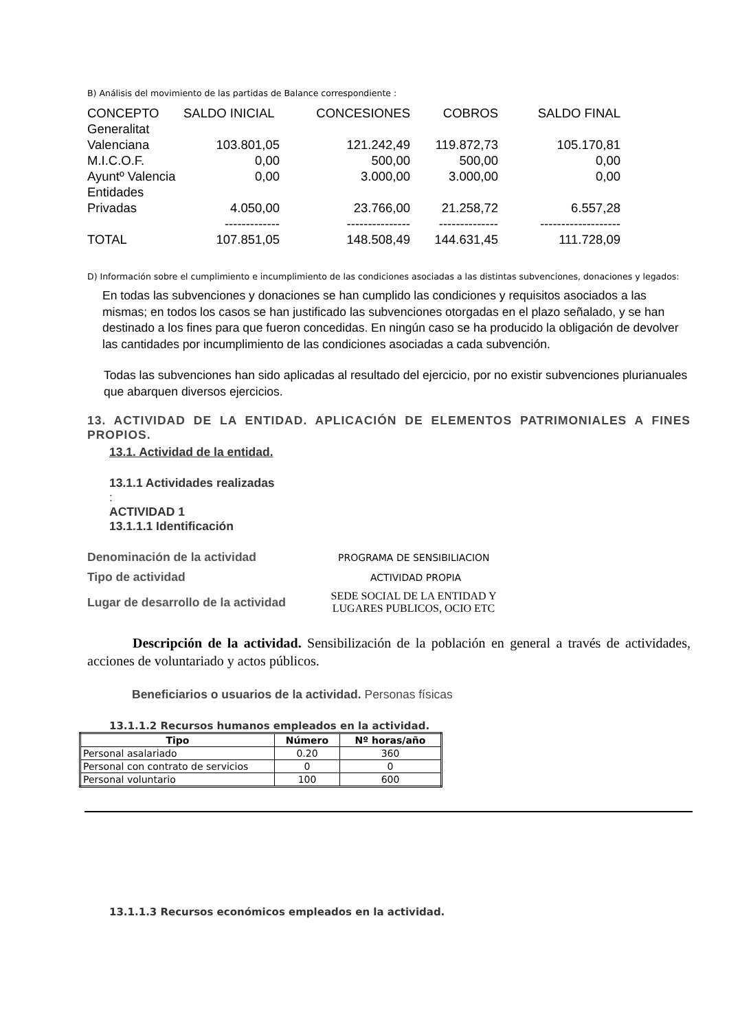B) Análisis del movimiento de las partidas de Balance correspondiente :
| CONCEPTO | SALDO INICIAL | CONCESIONES | COBROS | SALDO FINAL |
| Generalitat Valenciana | 103.801,05 | 121.242,49 | 119.872,73 | 105.170,81 |
| M.I.C.O.F. | 0,00 | 500,00 | 500,00 | 0,00 |
| Ayuntº Valencia | 0,00 | 3.000,00 | 3.000,00 | 0,00 |
| Entidades Privadas | 4.050,00 | 23.766,00 | 21.258,72 | 6.557,28 |
| | ------------- | --------------- | -------------- | ------------------- |
| TOTAL | 107.851,05 | 148.508,49 | 144.631,45 | 111.728,09 |
D) Información sobre el cumplimiento e incumplimiento de las condiciones asociadas a las distintas subvenciones, donaciones y legados:
En todas las subvenciones y donaciones se han cumplido las condiciones y requisitos asociados a las mismas; en todos los casos se han justificado las subvenciones otorgadas en el plazo señalado, y se han destinado a los fines para que fueron concedidas. En ningún caso se ha producido la obligación de devolver las cantidades por incumplimiento de las condiciones asociadas a cada subvención.
Todas las subvenciones han sido aplicadas al resultado del ejercicio, por no existir subvenciones plurianuales que abarquen diversos ejercicios.
13. ACTIVIDAD DE LA ENTIDAD. APLICACIÓN DE ELEMENTOS PATRIMONIALES A FINES PROPIOS.
13.1. Actividad de la entidad.
13.1.1 Actividades realizadas
:
ACTIVIDAD 1
13.1.1.1 Identificación
| Denominación de la actividad | PROGRAMA DE SENSIBILIACION |
| Tipo de actividad | ACTIVIDAD PROPIA |
| Lugar de desarrollo de la actividad | SEDE SOCIAL DE LA ENTIDAD Y LUGARES PUBLICOS, OCIO ETC |
Descripción de la actividad. Sensibilización de la población en general a través de actividades, acciones de voluntariado y actos públicos.
Beneficiarios o usuarios de la actividad. Personas físicas
13.1.1.2 Recursos humanos empleados en la actividad.
| Tipo | Número | Nº horas/año |
| --- | --- | --- |
| Personal asalariado | 0.20 | 360 |
| Personal con contrato de servicios | 0 | 0 |
| Personal voluntario | 100 | 600 |
13.1.1.3 Recursos económicos empleados en la actividad.